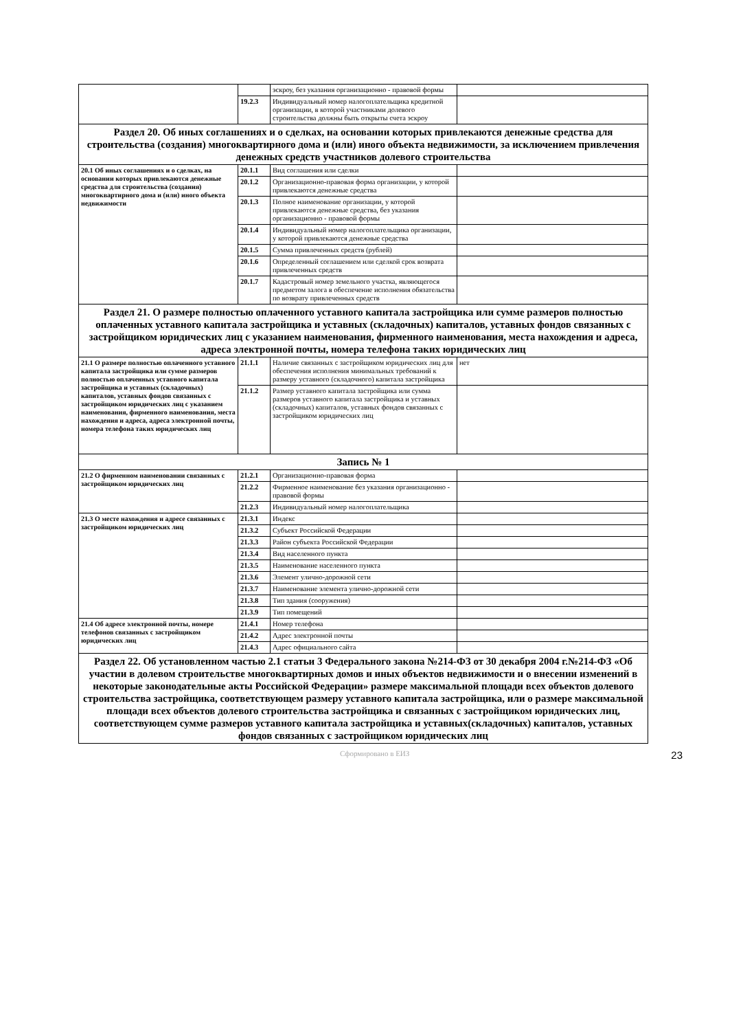| | | эскроу, без указания организационно - правовой формы | |
| | 19.2.3 | Индивидуальный номер налогоплательщика кредитной организации, в которой участниками долевого строительства должны быть открыты счета эскроу | |
| Раздел 20. Об иных соглашениях и о сделках, на основании которых привлекаются денежные средства для строительства (создания) многоквартирного дома и (или) иного объекта недвижимости, за исключением привлечения денежных средств участников долевого строительства | | | |
| 20.1 Об иных соглашениях и о сделках, на основании которых привлекаются денежные средства для строительства (создания) многоквартирного дома и (или) иного объекта недвижимости | 20.1.1 | Вид соглашения или сделки | |
| | 20.1.2 | Организационно-правовая форма организации, у которой привлекаются денежные средства | |
| | 20.1.3 | Полное наименование организации, у которой привлекаются денежные средства, без указания организационно - правовой формы | |
| | 20.1.4 | Индивидуальный номер налогоплательщика организации, у которой привлекаются денежные средства | |
| | 20.1.5 | Сумма привлеченных средств (рублей) | |
| | 20.1.6 | Определенный соглашением или сделкой срок возврата привлеченных средств | |
| | 20.1.7 | Кадастровый номер земельного участка, являющегося предметом залога в обеспечение исполнения обязательства по возврату привлеченных средств | |
| Раздел 21. О размере полностью оплаченного уставного капитала застройщика или сумме размеров полностью оплаченных уставного капитала застройщика и уставных (складочных) капиталов, уставных фондов связанных с застройщиком юридических лиц с указанием наименования, фирменного наименования, места нахождения и адреса, адреса электронной почты, номера телефона таких юридических лиц | | | |
| 21.1 О размере полностью оплаченного уставного капитала застройщика или сумме размеров полностью оплаченных уставного капитала застройщика и уставных (складочных) капиталов, уставных фондов связанных с застройщиком юридических лиц с указанием наименования, фирменного наименования, места нахождения и адреса, адреса электронной почты, номера телефона таких юридических лиц | 21.1.1 | Наличие связанных с застройщиком юридических лиц для обеспечения исполнения минимальных требований к размеру уставного (складочного) капитала застройщика | нет |
| | 21.1.2 | Размер уставного капитала застройщика или сумма размеров уставного капитала застройщика и уставных (складочных) капиталов, уставных фондов связанных с застройщиком юридических лиц | |
| Запись № 1 | | | |
| 21.2 О фирменном наименовании связанных с застройщиком юридических лиц | 21.2.1 | Организационно-правовая форма | |
| | 21.2.2 | Фирменное наименование без указания организационно - правовой формы | |
| | 21.2.3 | Индивидуальный номер налогоплательщика | |
| 21.3 О месте нахождения и адресе связанных с застройщиком юридических лиц | 21.3.1 | Индекс | |
| | 21.3.2 | Субъект Российской Федерации | |
| | 21.3.3 | Район субъекта Российской Федерации | |
| | 21.3.4 | Вид населенного пункта | |
| | 21.3.5 | Наименование населенного пункта | |
| | 21.3.6 | Элемент улично-дорожной сети | |
| | 21.3.7 | Наименование элемента улично-дорожной сети | |
| | 21.3.8 | Тип здания (сооружения) | |
| | 21.3.9 | Тип помещений | |
| 21.4 Об адресе электронной почты, номере телефонов связанных с застройщиком юридических лиц | 21.4.1 | Номер телефона | |
| | 21.4.2 | Адрес электронной почты | |
| | 21.4.3 | Адрес официального сайта | |
| Раздел 22. Об установленном частью 2.1 статьи 3 Федерального закона №214-ФЗ от 30 декабря 2004 г.№214-ФЗ «Об участии в долевом строительстве многоквартирных домов и иных объектов недвижимости и о внесении изменений в некоторые законодательные акты Российской Федерации» размере максимальной площади всех объектов долевого строительства застройщика, соответствующем размеру уставного капитала застройщика, или о размере максимальной площади всех объектов долевого строительства застройщика и связанных с застройщиком юридических лиц, соответствующем сумме размеров уставного капитала застройщика и уставных(складочных) капиталов, уставных фондов связанных с застройщиком юридических лиц | | | |
Сформировано в ЕИЗ 23